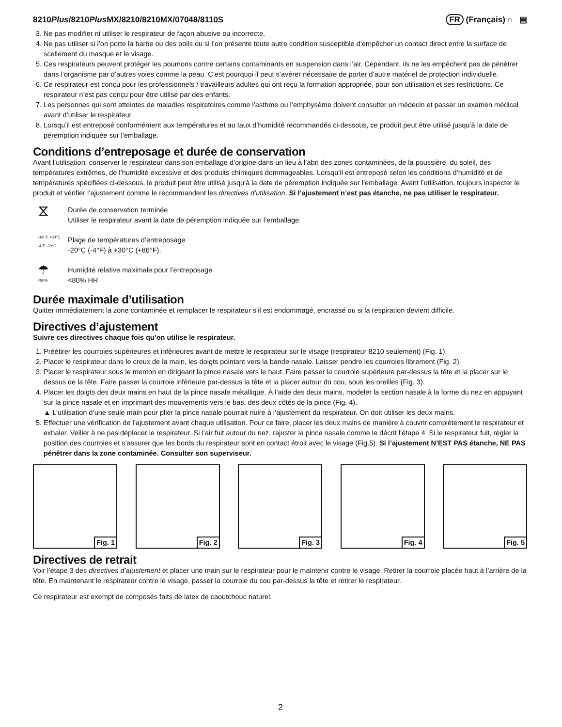8210Plus/8210Plus MX/8210/8210MX/07048/8110S
FR (Français) ⌂ ▤
3. Ne pas modifier ni utiliser le respirateur de façon abusive ou incorrecte.
4. Ne pas utiliser si l’on porte la barbe ou des poils ou si l’on présente toute autre condition susceptible d’empêcher un contact direct entre la surface de scellement du masque et le visage.
5. Ces respirateurs peuvent protéger les poumons contre certains contaminants en suspension dans l’air. Cependant, ils ne les empêchent pas de pénétrer dans l’organisme par d’autres voies comme la peau. C’est pourquoi il peut s’avérer nécessaire de porter d’autre matériel de protection individuelle.
6. Ce respirateur est conçu pour les professionnels / travailleurs adultes qui ont reçu la formation appropriée, pour son utilisation et ses restrictions. Ce respirateur n’est pas conçu pour être utilisé par des enfants.
7. Les personnes qui sont atteintes de maladies respiratoires comme l’asthme ou l’emphysème doivent consulter un médecin et passer un examen médical avant d’utiliser le respirateur.
8. Lorsqu’il est entreposé conformément aux températures et au taux d’humidité recommandés ci-dessous, ce produit peut être utilisé jusqu’à la date de péremption indiquée sur l’emballage.
Conditions d’entreposage et durée de conservation
Avant l’utilisation, conserver le respirateur dans son emballage d’origine dans un lieu à l’abri des zones contaminées, de la poussière, du soleil, des températures extrêmes, de l’humidité excessive et des produits chimiques dommageables. Lorsqu’il est entreposé selon les conditions d’humidité et de températures spécifiées ci-dessous, le produit peut être utilisé jusqu’à la date de péremption indiquée sur l’emballage. Avant l’utilisation, toujours inspecter le produit et vérifier l’ajustement comme le recommandent les directives d’utilisation. Si l’ajustement n’est pas étanche, ne pas utiliser le respirateur.
⧖
Durée de conservation terminée
Utiliser le respirateur avant la date de péremption indiquée sur l’emballage.
+86°F +30°C
-4°F -20°C
Plage de températures d’entreposage
-20°C (-4°F) à +30°C (+86°F).
☂
<80%
Humidité relative maximale pour l’entreposage
<80% HR
Durée maximale d’utilisation
Quitter immédiatement la zone contaminée et remplacer le respirateur s’il est endommagé, encrassé ou si la respiration devient difficile.
Directives d’ajustement
Suivre ces directives chaque fois qu’on utilise le respirateur.
1. Préétirer les courroies supérieures et inférieures avant de mettre le respirateur sur le visage (respirateur 8210 seulement) (Fig. 1).
2. Placer le respirateur dans le creux de la main, les doigts pointant vers la bande nasale. Laisser pendre les courroies librement (Fig. 2).
3. Placer le respirateur sous le menton en dirigeant la pince nasale vers le haut. Faire passer la courroie supérieure par-dessus la tête et la placer sur le dessus de la tête. Faire passer la courroie inférieure par-dessus la tête et la placer autour du cou, sous les oreilles (Fig. 3).
4. Placer les doigts des deux mains en haut de la pince nasale métallique. À l’aide des deux mains, modeler la section nasale à la forme du nez en appuyant sur la pince nasale et en imprimant des mouvements vers le bas, des deux côtés de la pince (Fig. 4).
▲ L’utilisation d’une seule main pour plier la pince nasale pourrait nuire à l’ajustement du respirateur. On doit utiliser les deux mains.
5. Effectuer une vérification de l’ajustement avant chaque utilisation. Pour ce faire, placer les deux mains de manière à couvrir complètement le respirateur et exhaler. Veiller à ne pas déplacer le respirateur. Si l’air fuit autour du nez, rajuster la pince nasale comme le décrit l’étape 4. Si le respirateur fuit, régler la position des courroies et s’assurer que les bords du respirateur sont en contact étroit avec le visage (Fig.5). Si l’ajustement N’EST PAS étanche, NE PAS pénétrer dans la zone contaminée. Consulter son superviseur.
Fig. 1
Fig. 2
Fig. 3
Fig. 4
Fig. 5
Directives de retrait
Voir l’étape 3 des directives d’ajustement et placer une main sur le respirateur pour le maintenir contre le visage. Retirer la courroie placée haut à l’arrière de la tête. En maintenant le respirateur contre le visage, passer la courroie du cou par-dessus la tête et retirer le respirateur.
Ce respirateur est exempt de composés faits de latex de caoutchouc naturel.
2